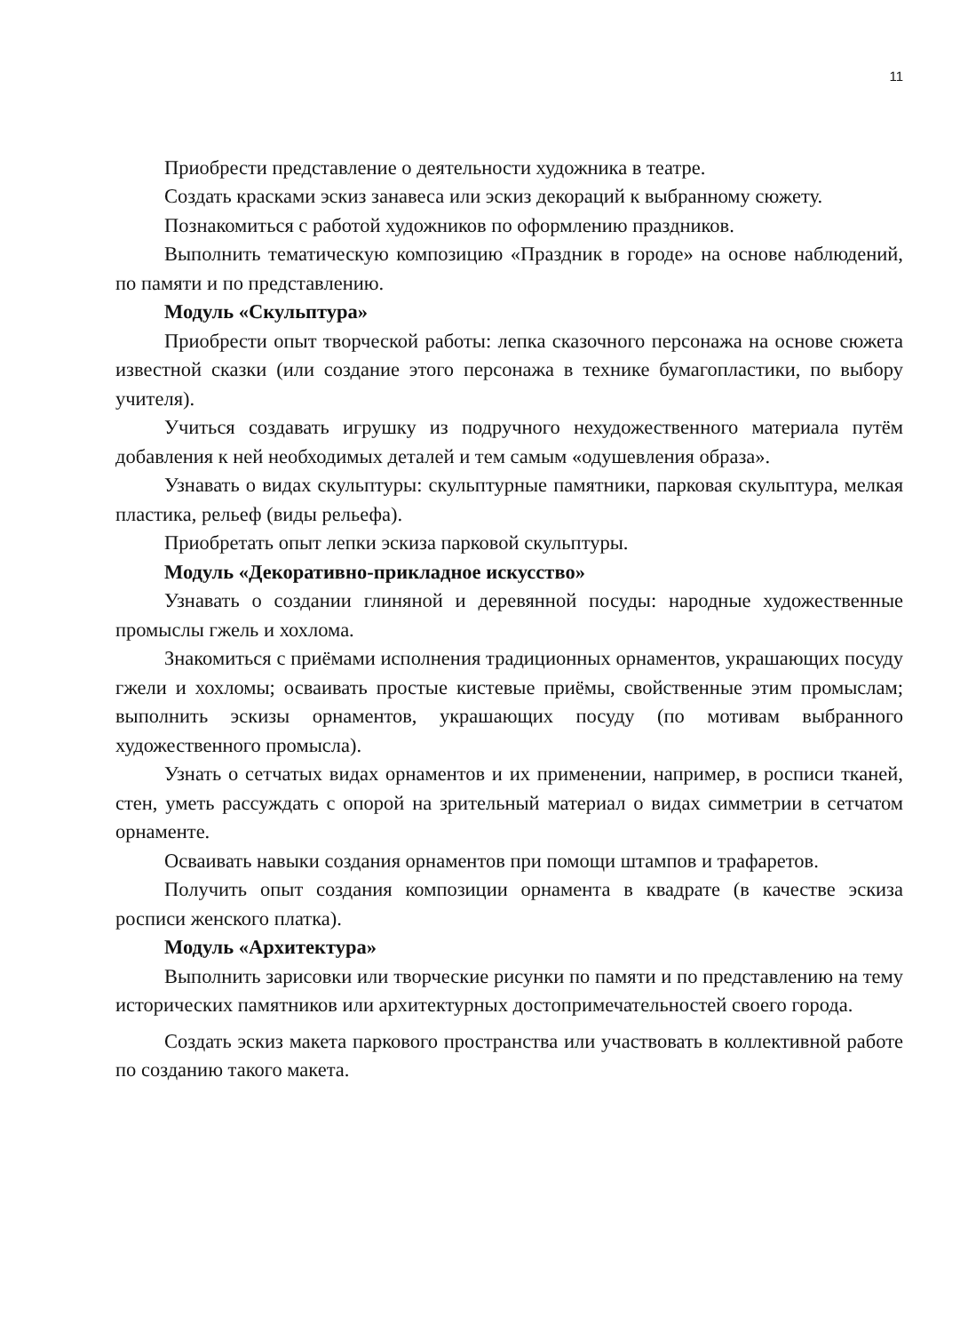11
Приобрести представление о деятельности художника в театре.
Создать красками эскиз занавеса или эскиз декораций к выбранному сюжету.
Познакомиться с работой художников по оформлению праздников.
Выполнить тематическую композицию «Праздник в городе» на основе наблюдений, по памяти и по представлению.
Модуль «Скульптура»
Приобрести опыт творческой работы: лепка сказочного персонажа на основе сюжета известной сказки (или создание этого персонажа в технике бумагопластики, по выбору учителя).
Учиться создавать игрушку из подручного нехудожественного материала путём добавления к ней необходимых деталей и тем самым «одушевления образа».
Узнавать о видах скульптуры: скульптурные памятники, парковая скульптура, мелкая пластика, рельеф (виды рельефа).
Приобретать опыт лепки эскиза парковой скульптуры.
Модуль «Декоративно-прикладное искусство»
Узнавать о создании глиняной и деревянной посуды: народные художественные промыслы гжель и хохлома.
Знакомиться с приёмами исполнения традиционных орнаментов, украшающих посуду гжели и хохломы; осваивать простые кистевые приёмы, свойственные этим промыслам; выполнить эскизы орнаментов, украшающих посуду (по мотивам выбранного художественного промысла).
Узнать о сетчатых видах орнаментов и их применении, например, в росписи тканей, стен, уметь рассуждать с опорой на зрительный материал о видах симметрии в сетчатом орнаменте.
Осваивать навыки создания орнаментов при помощи штампов и трафаретов.
Получить опыт создания композиции орнамента в квадрате (в качестве эскиза росписи женского платка).
Модуль «Архитектура»
Выполнить зарисовки или творческие рисунки по памяти и по представлению на тему исторических памятников или архитектурных достопримечательностей своего города.
Создать эскиз макета паркового пространства или участвовать в коллективной работе по созданию такого макета.